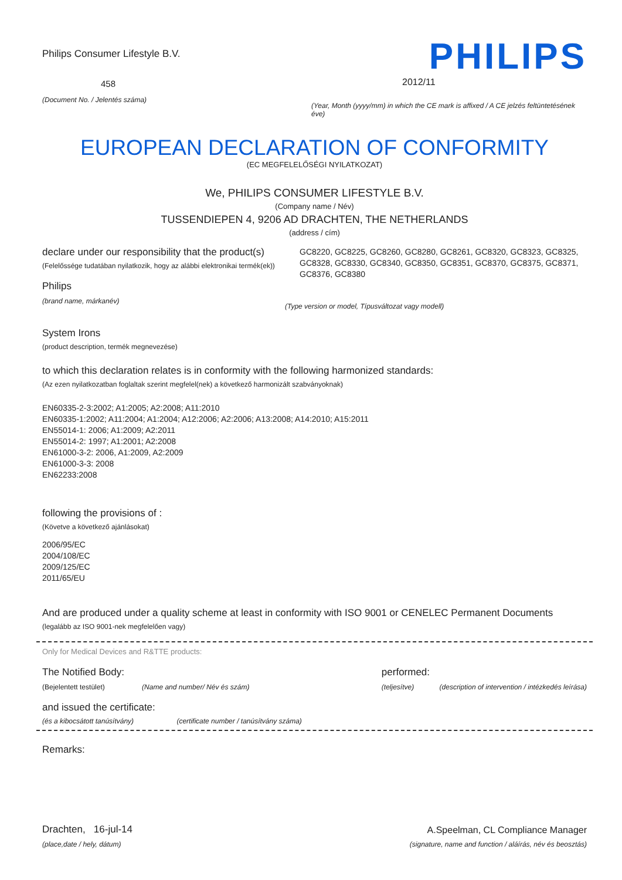Philips Consumer Lifestyle B.V.
458
(Document No. / Jelentés száma)
PHILIPS
2012/11
(Year, Month (yyyy/mm) in which the CE mark is affixed / A CE jelzés feltüntetésének éve)
EUROPEAN DECLARATION OF CONFORMITY
(EC MEGFELELŐSÉGI NYILATKOZAT)
We, PHILIPS CONSUMER LIFESTYLE B.V.
(Company name / Név)
TUSSENDIEPEN 4, 9206 AD DRACHTEN, THE NETHERLANDS
(address / cím)
declare under our responsibility that the product(s)
(Felelőssége tudatában nyilatkozik, hogy az alábbi elektronikai termék(ek))
Philips
(brand name, márkanév)
GC8220, GC8225, GC8260, GC8280, GC8261, GC8320, GC8323, GC8325, GC8328, GC8330, GC8340, GC8350, GC8351, GC8370, GC8375, GC8371, GC8376, GC8380
(Type version or model, Típusváltozat vagy modell)
System Irons
(product description, termék megnevezése)
to which this declaration relates is in conformity with the following harmonized standards:
(Az ezen nyilatkozatban foglaltak szerint megfelel(nek) a következő harmonizált szabványoknak)
EN60335-2-3:2002; A1:2005; A2:2008; A11:2010
EN60335-1:2002; A11:2004; A1:2004; A12:2006; A2:2006; A13:2008; A14:2010; A15:2011
EN55014-1: 2006; A1:2009; A2:2011
EN55014-2: 1997; A1:2001; A2:2008
EN61000-3-2: 2006, A1:2009, A2:2009
EN61000-3-3: 2008
EN62233:2008
following the provisions of :
(Követve a következő ajánlásokat)
2006/95/EC
2004/108/EC
2009/125/EC
2011/65/EU
And are produced under a quality scheme at least in conformity with ISO 9001 or CENELEC Permanent Documents
(legalább az ISO 9001-nek megfelelően vagy)
Only for Medical Devices and R&TTE products:
The Notified Body:
(Bejelentett testület) (Name and number/ Név és szám)
performed:
(teljesítve) (description of intervention / intézkedés leírása)
and issued the certificate:
(és a kibocsátott tanúsítvány) (certificate number / tanúsítvány száma)
Remarks:
Drachten, 16-jul-14
(place,date / hely, dátum)
A.Speelman, CL Compliance Manager
(signature, name and function / aláírás, név és beosztás)